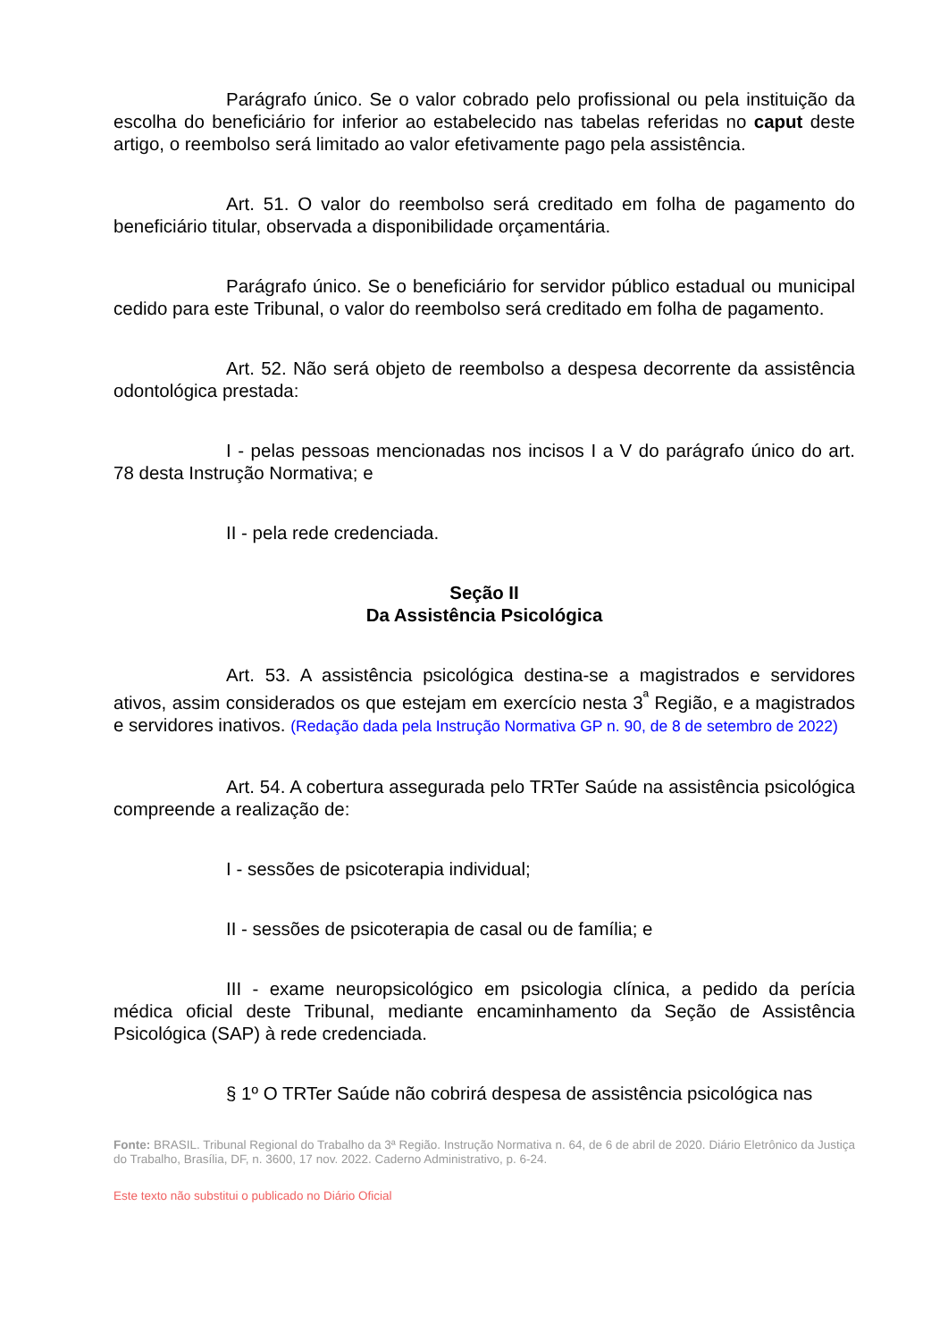Parágrafo único. Se o valor cobrado pelo profissional ou pela instituição da escolha do beneficiário for inferior ao estabelecido nas tabelas referidas no caput deste artigo, o reembolso será limitado ao valor efetivamente pago pela assistência.
Art. 51. O valor do reembolso será creditado em folha de pagamento do beneficiário titular, observada a disponibilidade orçamentária.
Parágrafo único. Se o beneficiário for servidor público estadual ou municipal cedido para este Tribunal, o valor do reembolso será creditado em folha de pagamento.
Art. 52. Não será objeto de reembolso a despesa decorrente da assistência odontológica prestada:
I - pelas pessoas mencionadas nos incisos I a V do parágrafo único do art. 78 desta Instrução Normativa; e
II - pela rede credenciada.
Seção II
Da Assistência Psicológica
Art. 53. A assistência psicológica destina-se a magistrados e servidores ativos, assim considerados os que estejam em exercício nesta 3<sup>ª</sup> Região, e a magistrados e servidores inativos. (Redação dada pela Instrução Normativa GP n. 90, de 8 de setembro de 2022)
Art. 54. A cobertura assegurada pelo TRTer Saúde na assistência psicológica compreende a realização de:
I - sessões de psicoterapia individual;
II - sessões de psicoterapia de casal ou de família; e
III - exame neuropsicológico em psicologia clínica, a pedido da perícia médica oficial deste Tribunal, mediante encaminhamento da Seção de Assistência Psicológica (SAP) à rede credenciada.
§ 1º O TRTer Saúde não cobrirá despesa de assistência psicológica nas
Fonte: BRASIL. Tribunal Regional do Trabalho da 3ª Região. Instrução Normativa n. 64, de 6 de abril de 2020. Diário Eletrônico da Justiça do Trabalho, Brasília, DF, n. 3600, 17 nov. 2022. Caderno Administrativo, p. 6-24.
Este texto não substitui o publicado no Diário Oficial